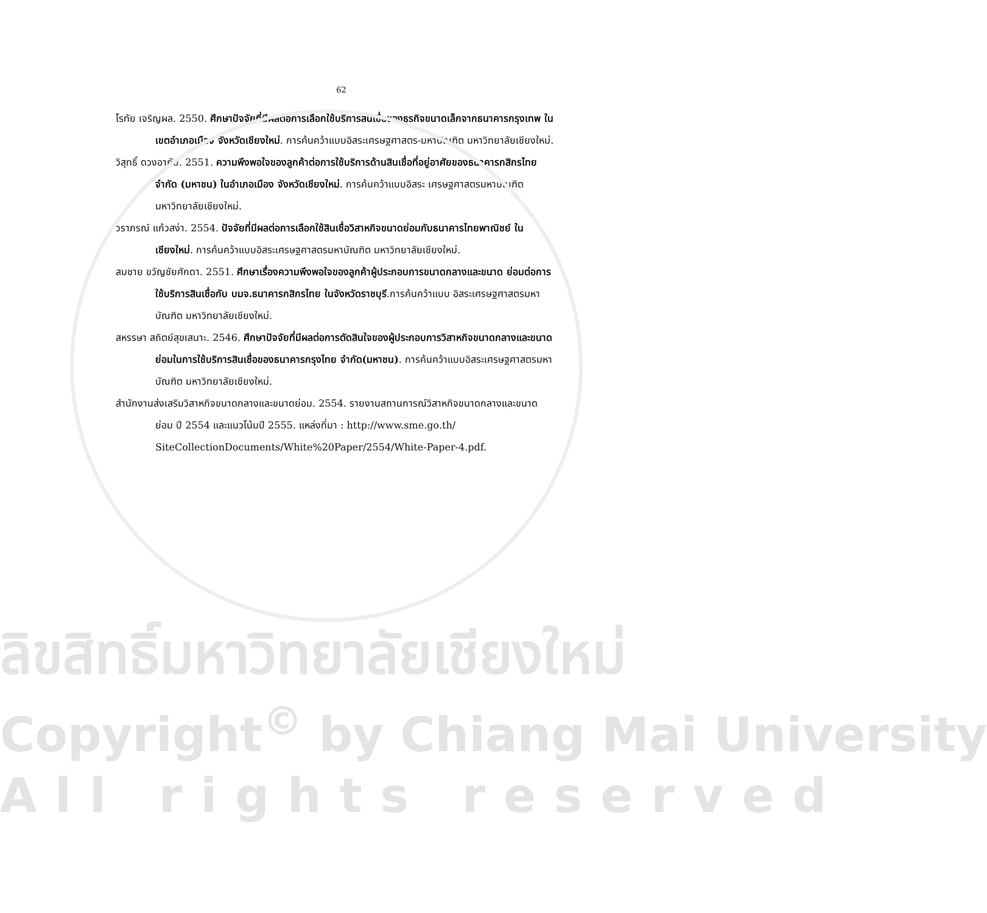62
โรทัย เจริญผล. 2550. ศึกษาปัจจัยที่มีผลต่อการเลือกใช้บริการสินเชื่อของธุรกิจขนาดเล็กจากธนาคารกรุงเทพ ในเขตอำเภอเมือง จังหวัดเชียงใหม่. การค้นคว้าแบบอิสระเศรษฐศาสตร-มหาบัณฑิต มหาวิทยาลัยเชียงใหม่.
วิสุทธิ์ ดวงอาภัย. 2551. ความพึงพอใจของลูกค้าต่อการใช้บริการด้านสินเชื่อที่อยู่อาศัยของธนาคารกสิกรไทย จำกัด (มหาชน) ในอำเภอเมือง จังหวัดเชียงใหม่. การค้นคว้าแบบอิสระ เศรษฐศาสตรมหาบัณฑิตมหาวิทยาลัยเชียงใหม่.
วราภรณ์ แก้วสง่า. 2554. ปัจจัยที่มีผลต่อการเลือกใช้สินเชื่อวิสาหกิจขนาดย่อมกับธนาคารไทยพาณิชย์ ในเชียงใหม่. การค้นคว้าแบบอิสระเศรษฐศาสตรมหาบัณฑิต มหาวิทยาลัยเชียงใหม่.
สมชาย ขวัญชัยศักดา. 2551. ศึกษาเรื่องความพึงพอใจของลูกค้าผู้ประกอบการขนาดกลางและขนาด ย่อมต่อการใช้บริการสินเชื่อกับ บมจ.ธนาคารกสิกรไทย ในจังหวัดราชบุรี.การค้นคว้าแบบ อิสระเศรษฐศาสตรมหาบัณฑิต มหาวิทยาลัยเชียงใหม่.
สหรรษา สถิตย์สุขเสนาะ. 2546. ศึกษาปัจจัยที่มีผลต่อการตัดสินใจของผู้ประกอบการวิสาหกิจขนาดกลางและขนาดย่อมในการใช้บริการสินเชื่อของธนาคารกรุงไทย จำกัด(มหาชน). การค้นคว้าแบบอิสระเศรษฐศาสตรมหาบัณฑิต มหาวิทยาลัยเชียงใหม่.
สำนักงานส่งเสริมวิสาหกิจขนาดกลางและขนาดย่อม. 2554. รายงานสถานการณ์วิสาหกิจขนาดกลางและขนาดย่อม ปี 2554 และแนวโน้มปี 2555. แหล่งที่มา : http://www.sme.go.th/ SiteCollectionDocuments/White%20Paper/2554/White-Paper-4.pdf.
ลิขสิทธิ์มหาวิทยาลัยเชียงใหม่
Copyright<sup>©</sup> by Chiang Mai University
All rights reserved